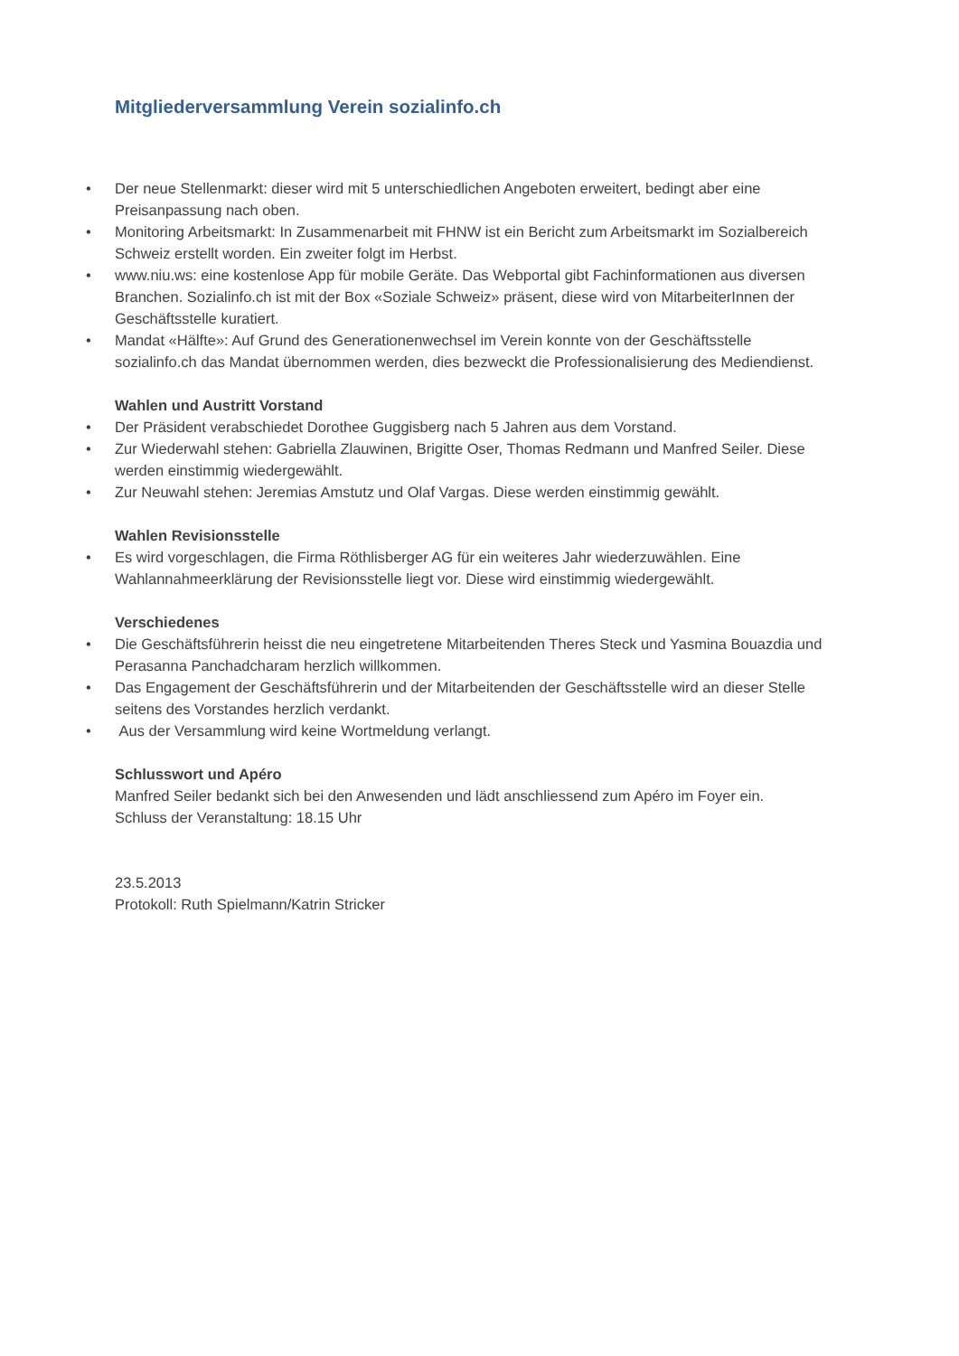Mitgliederversammlung Verein sozialinfo.ch
• Der neue Stellenmarkt: dieser wird mit 5 unterschiedlichen Angeboten erweitert, bedingt aber eine Preisanpassung nach oben.
• Monitoring Arbeitsmarkt: In Zusammenarbeit mit FHNW ist ein Bericht zum Arbeitsmarkt im Sozialbereich Schweiz erstellt worden. Ein zweiter folgt im Herbst.
• www.niu.ws: eine kostenlose App für mobile Geräte. Das Webportal gibt Fachinformationen aus diversen Branchen. Sozialinfo.ch ist mit der Box «Soziale Schweiz» präsent, diese wird von MitarbeiterInnen der Geschäftsstelle kuratiert.
• Mandat «Hälfte»: Auf Grund des Generationenwechsel im Verein konnte von der Geschäftsstelle sozialinfo.ch das Mandat übernommen werden, dies bezweckt die Professionalisierung des Mediendienst.
Wahlen und Austritt Vorstand
• Der Präsident verabschiedet Dorothee Guggisberg nach 5 Jahren aus dem Vorstand.
• Zur Wiederwahl stehen: Gabriella Zlauwinen, Brigitte Oser, Thomas Redmann und Manfred Seiler. Diese werden einstimmig wiedergewählt.
• Zur Neuwahl stehen: Jeremias Amstutz und Olaf Vargas. Diese werden einstimmig gewählt.
Wahlen Revisionsstelle
• Es wird vorgeschlagen, die Firma Röthlisberger AG für ein weiteres Jahr wiederzuwählen. Eine Wahlannahmeerklärung der Revisionsstelle liegt vor. Diese wird einstimmig wiedergewählt.
Verschiedenes
• Die Geschäftsführerin heisst die neu eingetretene Mitarbeitenden Theres Steck und Yasmina Bouazdia und Perasanna Panchadcharam herzlich willkommen.
• Das Engagement der Geschäftsführerin und der Mitarbeitenden der Geschäftsstelle wird an dieser Stelle seitens des Vorstandes herzlich verdankt.
• Aus der Versammlung wird keine Wortmeldung verlangt.
Schlusswort und Apéro
Manfred Seiler bedankt sich bei den Anwesenden und lädt anschliessend zum Apéro im Foyer ein.
Schluss der Veranstaltung: 18.15 Uhr
23.5.2013
Protokoll: Ruth Spielmann/Katrin Stricker